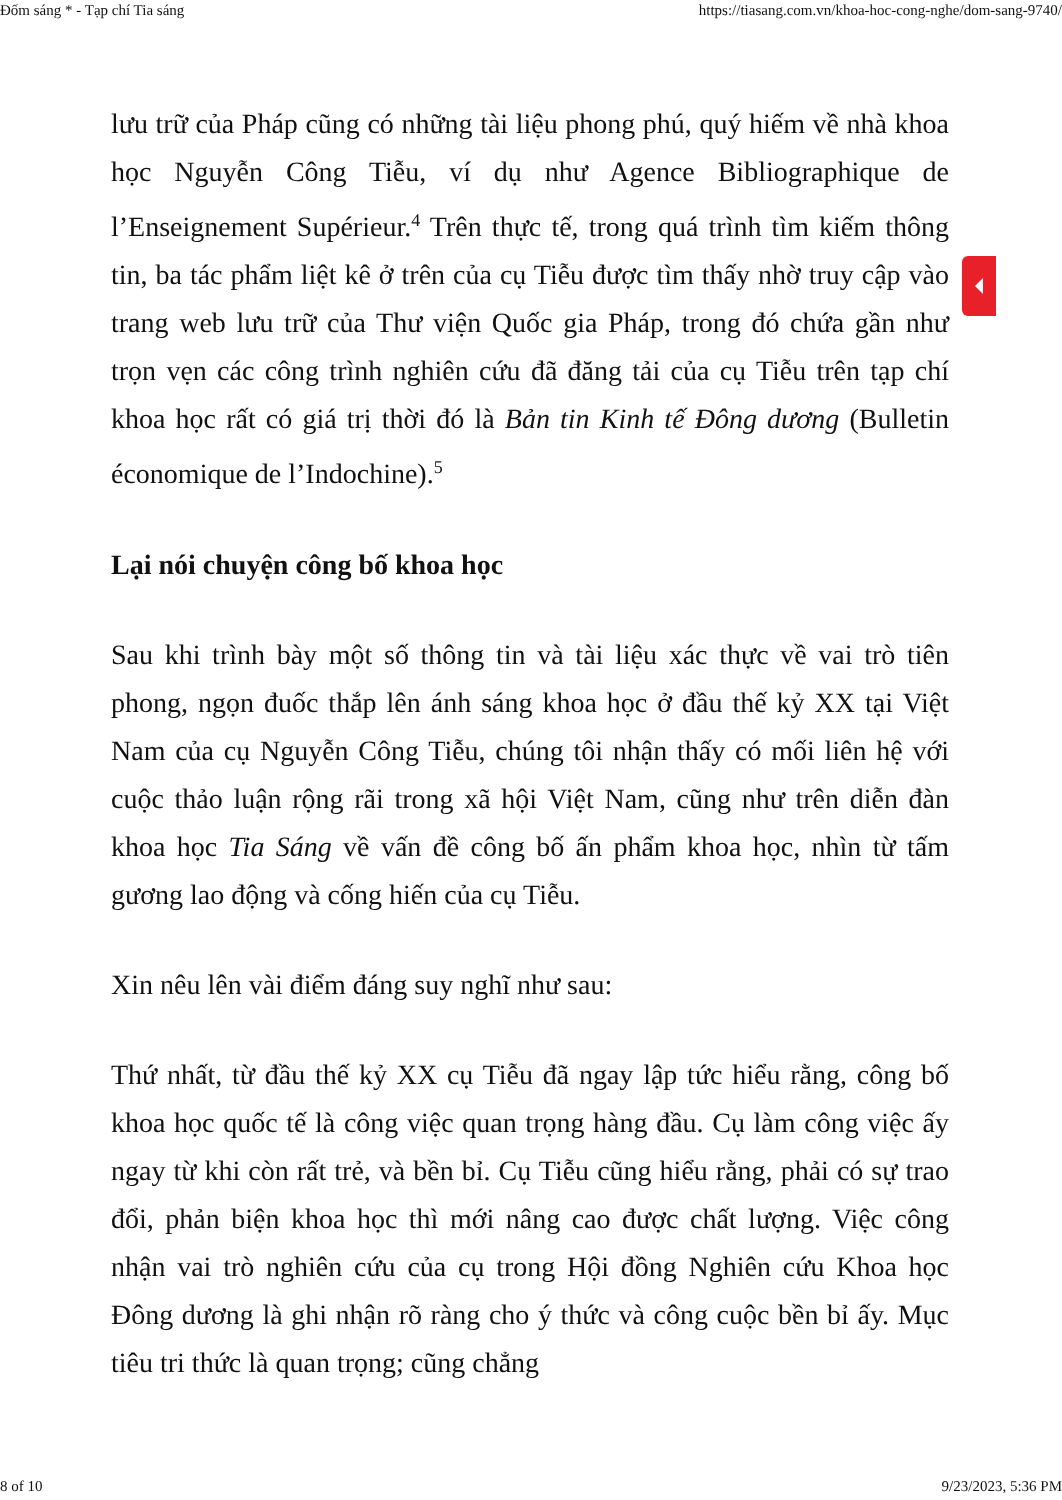Đốm sáng * - Tạp chí Tia sáng https://tiasang.com.vn/khoa-hoc-cong-nghe/dom-sang-9740/
lưu trữ của Pháp cũng có những tài liệu phong phú, quý hiếm về nhà khoa học Nguyễn Công Tiễu, ví dụ như Agence Bibliographique de l’Enseignement Supérieur.<sup>4</sup> Trên thực tế, trong quá trình tìm kiếm thông tin, ba tác phẩm liệt kê ở trên của cụ Tiễu được tìm thấy nhờ truy cập vào trang web lưu trữ của Thư viện Quốc gia Pháp, trong đó chứa gần như trọn vẹn các công trình nghiên cứu đã đăng tải của cụ Tiễu trên tạp chí khoa học rất có giá trị thời đó là Bản tin Kinh tế Đông dương (Bulletin économique de l’Indochine).<sup>5</sup>
Lại nói chuyện công bố khoa học
Sau khi trình bày một số thông tin và tài liệu xác thực về vai trò tiên phong, ngọn đuốc thắp lên ánh sáng khoa học ở đầu thế kỷ XX tại Việt Nam của cụ Nguyễn Công Tiễu, chúng tôi nhận thấy có mối liên hệ với cuộc thảo luận rộng rãi trong xã hội Việt Nam, cũng như trên diễn đàn khoa học Tia Sáng về vấn đề công bố ấn phẩm khoa học, nhìn từ tấm gương lao động và cống hiến của cụ Tiễu.
Xin nêu lên vài điểm đáng suy nghĩ như sau:
Thứ nhất, từ đầu thế kỷ XX cụ Tiễu đã ngay lập tức hiểu rằng, công bố khoa học quốc tế là công việc quan trọng hàng đầu. Cụ làm công việc ấy ngay từ khi còn rất trẻ, và bền bỉ. Cụ Tiễu cũng hiểu rằng, phải có sự trao đổi, phản biện khoa học thì mới nâng cao được chất lượng. Việc công nhận vai trò nghiên cứu của cụ trong Hội đồng Nghiên cứu Khoa học Đông dương là ghi nhận rõ ràng cho ý thức và công cuộc bền bỉ ấy. Mục tiêu tri thức là quan trọng; cũng chẳng
8 of 10 9/23/2023, 5:36 PM